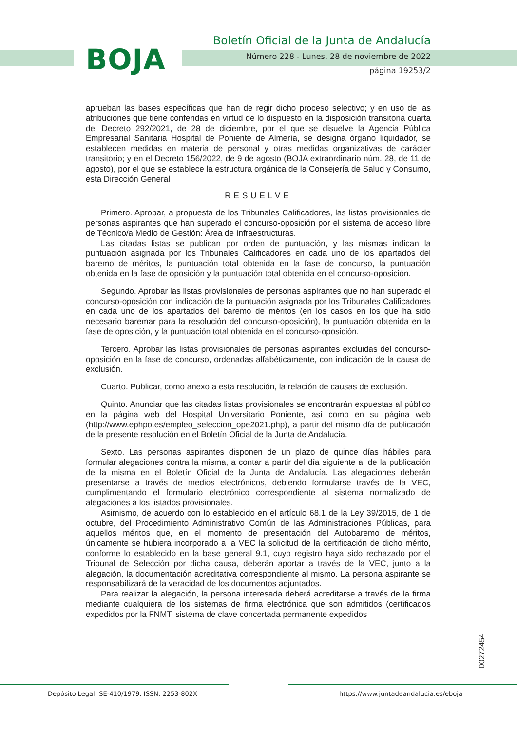BOJA
Boletín Oficial de la Junta de Andalucía
Número 228 - Lunes, 28 de noviembre de 2022
página 19253/2
aprueban las bases específicas que han de regir dicho proceso selectivo; y en uso de las atribuciones que tiene conferidas en virtud de lo dispuesto en la disposición transitoria cuarta del Decreto 292/2021, de 28 de diciembre, por el que se disuelve la Agencia Pública Empresarial Sanitaria Hospital de Poniente de Almería, se designa órgano liquidador, se establecen medidas en materia de personal y otras medidas organizativas de carácter transitorio; y en el Decreto 156/2022, de 9 de agosto (BOJA extraordinario núm. 28, de 11 de agosto), por el que se establece la estructura orgánica de la Consejería de Salud y Consumo, esta Dirección General
RESUELVE
Primero. Aprobar, a propuesta de los Tribunales Calificadores, las listas provisionales de personas aspirantes que han superado el concurso-oposición por el sistema de acceso libre de Técnico/a Medio de Gestión: Área de Infraestructuras.
Las citadas listas se publican por orden de puntuación, y las mismas indican la puntuación asignada por los Tribunales Calificadores en cada uno de los apartados del baremo de méritos, la puntuación total obtenida en la fase de concurso, la puntuación obtenida en la fase de oposición y la puntuación total obtenida en el concurso-oposición.
Segundo. Aprobar las listas provisionales de personas aspirantes que no han superado el concurso-oposición con indicación de la puntuación asignada por los Tribunales Calificadores en cada uno de los apartados del baremo de méritos (en los casos en los que ha sido necesario baremar para la resolución del concurso-oposición), la puntuación obtenida en la fase de oposición, y la puntuación total obtenida en el concurso-oposición.
Tercero. Aprobar las listas provisionales de personas aspirantes excluidas del concurso-oposición en la fase de concurso, ordenadas alfabéticamente, con indicación de la causa de exclusión.
Cuarto. Publicar, como anexo a esta resolución, la relación de causas de exclusión.
Quinto. Anunciar que las citadas listas provisionales se encontrarán expuestas al público en la página web del Hospital Universitario Poniente, así como en su página web (http://www.ephpo.es/empleo_seleccion_ope2021.php), a partir del mismo día de publicación de la presente resolución en el Boletín Oficial de la Junta de Andalucía.
Sexto. Las personas aspirantes disponen de un plazo de quince días hábiles para formular alegaciones contra la misma, a contar a partir del día siguiente al de la publicación de la misma en el Boletín Oficial de la Junta de Andalucía. Las alegaciones deberán presentarse a través de medios electrónicos, debiendo formularse través de la VEC, cumplimentando el formulario electrónico correspondiente al sistema normalizado de alegaciones a los listados provisionales.
Asimismo, de acuerdo con lo establecido en el artículo 68.1 de la Ley 39/2015, de 1 de octubre, del Procedimiento Administrativo Común de las Administraciones Públicas, para aquellos méritos que, en el momento de presentación del Autobaremo de méritos, únicamente se hubiera incorporado a la VEC la solicitud de la certificación de dicho mérito, conforme lo establecido en la base general 9.1, cuyo registro haya sido rechazado por el Tribunal de Selección por dicha causa, deberán aportar a través de la VEC, junto a la alegación, la documentación acreditativa correspondiente al mismo. La persona aspirante se responsabilizará de la veracidad de los documentos adjuntados.
Para realizar la alegación, la persona interesada deberá acreditarse a través de la firma mediante cualquiera de los sistemas de firma electrónica que son admitidos (certificados expedidos por la FNMT, sistema de clave concertada permanente expedidos
00272454
Depósito Legal: SE-410/1979. ISSN: 2253-802X
https://www.juntadeandalucia.es/eboja